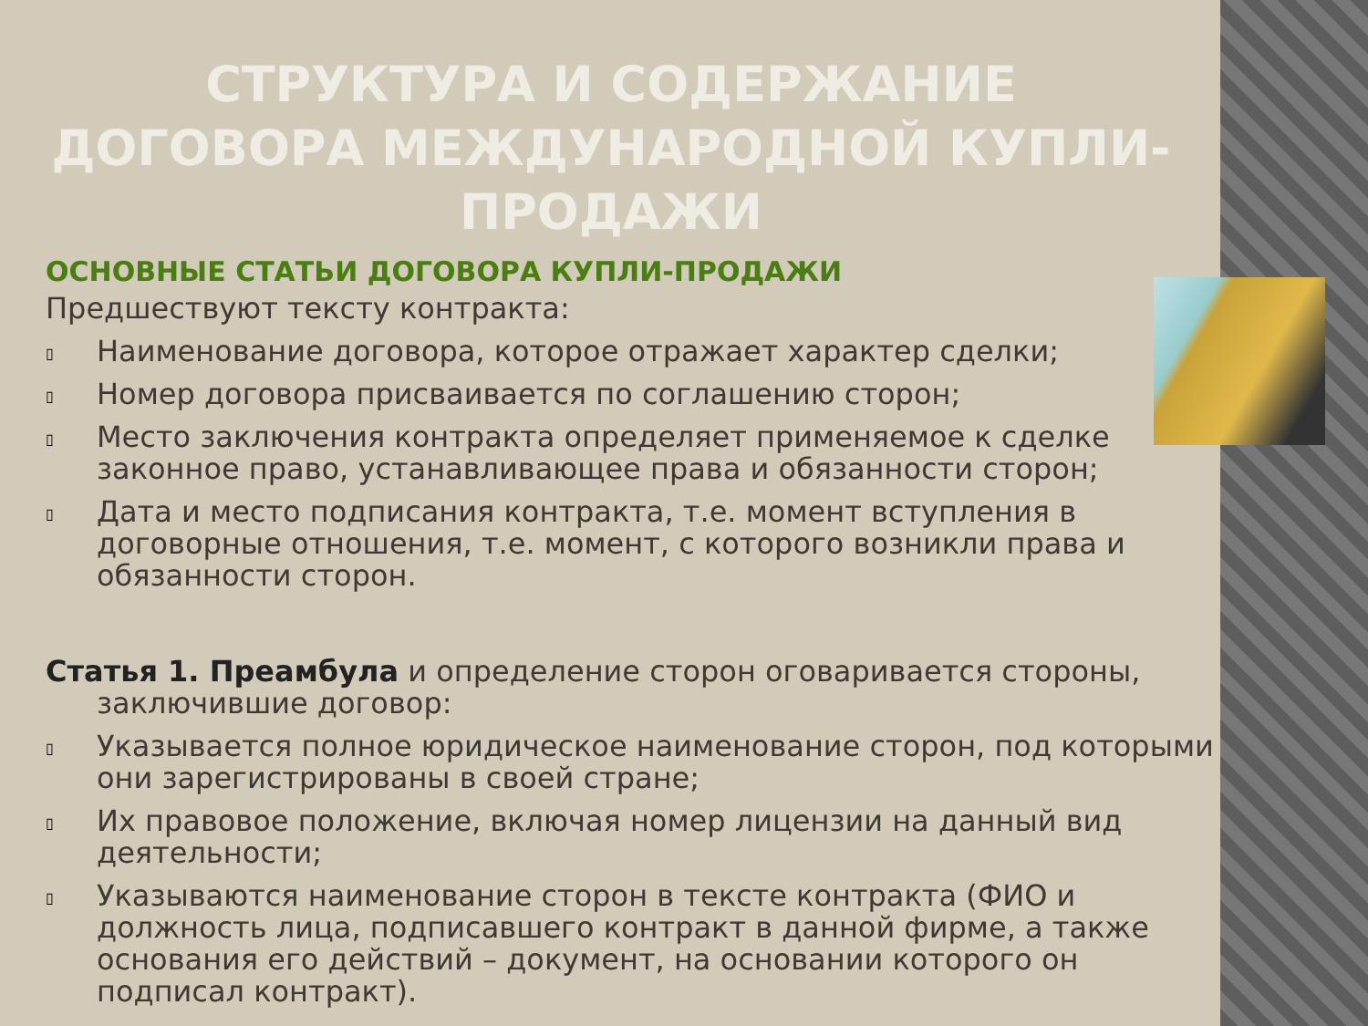СТРУКТУРА И СОДЕРЖАНИЕ ДОГОВОРА МЕЖДУНАРОДНОЙ КУПЛИ-ПРОДАЖИ
ОСНОВНЫЕ СТАТЬИ ДОГОВОРА КУПЛИ-ПРОДАЖИ
Предшествуют тексту контракта:
▯
Наименование договора, которое отражает характер сделки;
▯
Номер договора присваивается по соглашению сторон;
▯
Место заключения контракта определяет применяемое к сделке законное право, устанавливающее права и обязанности сторон;
▯
Дата и место подписания контракта, т.е. момент вступления в договорные отношения, т.е. момент, с которого возникли права и обязанности сторон.
Статья 1. Преамбула и определение сторон оговаривается стороны, заключившие договор:
▯
Указывается полное юридическое наименование сторон, под которыми они зарегистрированы в своей стране;
▯
Их правовое положение, включая номер лицензии на данный вид деятельности;
▯
Указываются наименование сторон в тексте контракта (ФИО и должность лица, подписавшего контракт в данной фирме, а также основания его действий – документ, на основании которого он подписал контракт).